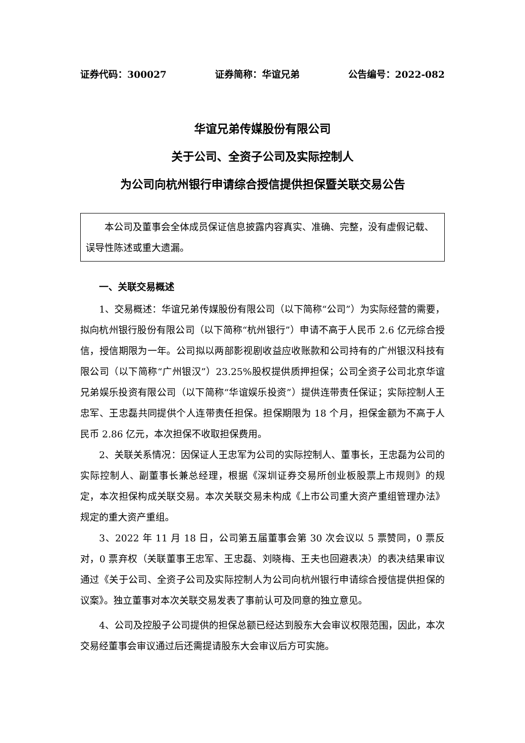证券代码：300027 证券简称：华谊兄弟 公告编号：2022-082
华谊兄弟传媒股份有限公司
关于公司、全资子公司及实际控制人
为公司向杭州银行申请综合授信提供担保暨关联交易公告
本公司及董事会全体成员保证信息披露内容真实、准确、完整，没有虚假记载、误导性陈述或重大遗漏。
一、关联交易概述
1、交易概述：华谊兄弟传媒股份有限公司（以下简称“公司”）为实际经营的需要，拟向杭州银行股份有限公司（以下简称“杭州银行”）申请不高于人民币 2.6 亿元综合授信，授信期限为一年。公司拟以两部影视剧收益应收账款和公司持有的广州银汉科技有限公司（以下简称“广州银汉”）23.25%股权提供质押担保；公司全资子公司北京华谊兄弟娱乐投资有限公司（以下简称“华谊娱乐投资”）提供连带责任保证；实际控制人王忠军、王忠磊共同提供个人连带责任担保。担保期限为 18 个月，担保金额为不高于人民币 2.86 亿元，本次担保不收取担保费用。
2、关联关系情况：因保证人王忠军为公司的实际控制人、董事长，王忠磊为公司的实际控制人、副董事长兼总经理，根据《深圳证券交易所创业板股票上市规则》的规定，本次担保构成关联交易。本次关联交易未构成《上市公司重大资产重组管理办法》规定的重大资产重组。
3、2022 年 11 月 18 日，公司第五届董事会第 30 次会议以 5 票赞同，0 票反对，0 票弃权（关联董事王忠军、王忠磊、刘晓梅、王夫也回避表决）的表决结果审议通过《关于公司、全资子公司及实际控制人为公司向杭州银行申请综合授信提供担保的议案》。独立董事对本次关联交易发表了事前认可及同意的独立意见。
4、公司及控股子公司提供的担保总额已经达到股东大会审议权限范围，因此，本次交易经董事会审议通过后还需提请股东大会审议后方可实施。